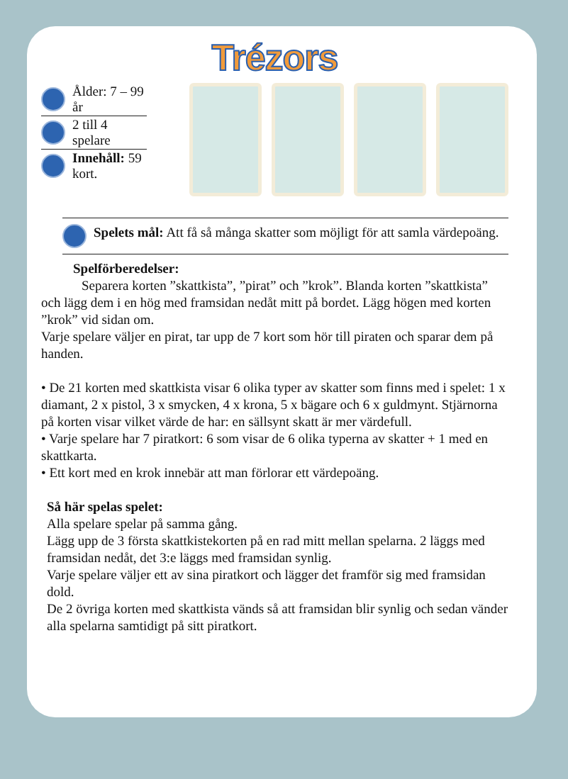Trézors
Ålder: 7 – 99 år
2 till 4 spelare
Innehåll: 59 kort.
Spelets mål: Att få så många skatter som möjligt för att samla värdepoäng.
Spelförberedelser:
Separera korten ”skattkista”, ”pirat” och ”krok”. Blanda korten ”skattkista” och lägg dem i en hög med framsidan nedåt mitt på bordet. Lägg högen med korten ”krok” vid sidan om.
Varje spelare väljer en pirat, tar upp de 7 kort som hör till piraten och sparar dem på handen.
• De 21 korten med skattkista visar 6 olika typer av skatter som finns med i spelet: 1 x diamant, 2 x pistol, 3 x smycken, 4 x krona, 5 x bägare och 6 x guldmynt. Stjärnorna på korten visar vilket värde de har: en sällsynt skatt är mer värdefull.
• Varje spelare har 7 piratkort: 6 som visar de 6 olika typerna av skatter + 1 med en skattkarta.
• Ett kort med en krok innebär att man förlorar ett värdepoäng.
Så här spelas spelet:
Alla spelare spelar på samma gång.
Lägg upp de 3 första skattkistekorten på en rad mitt mellan spelarna. 2 läggs med framsidan nedåt, det 3:e läggs med framsidan synlig.
Varje spelare väljer ett av sina piratkort och lägger det framför sig med framsidan dold.
De 2 övriga korten med skattkista vänds så att framsidan blir synlig och sedan vänder alla spelarna samtidigt på sitt piratkort.